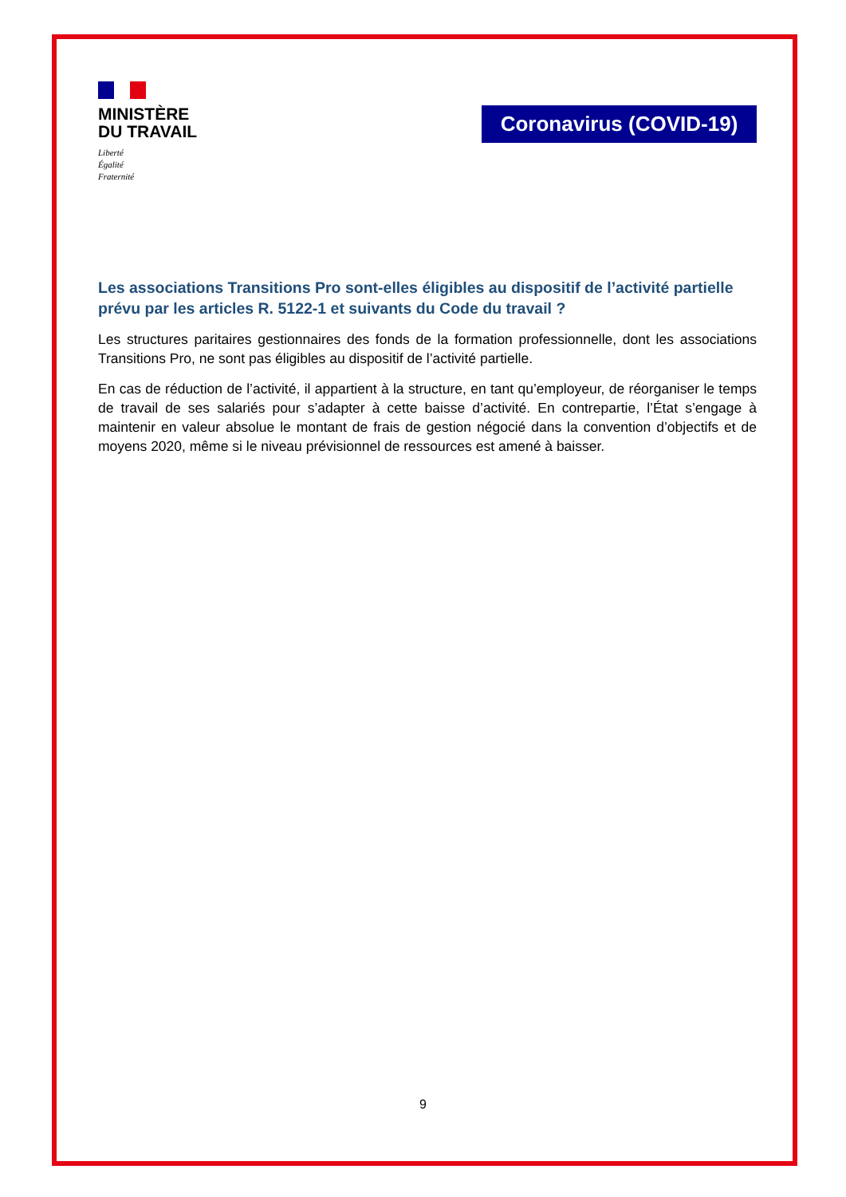MINISTÈRE
DU TRAVAIL
Liberté
Égalité
Fraternité
Coronavirus (COVID-19)
Les associations Transitions Pro sont-elles éligibles au dispositif de l’activité partielle prévu par les articles R. 5122-1 et suivants du Code du travail ?
Les structures paritaires gestionnaires des fonds de la formation professionnelle, dont les associations Transitions Pro, ne sont pas éligibles au dispositif de l’activité partielle.
En cas de réduction de l’activité, il appartient à la structure, en tant qu’employeur, de réorganiser le temps de travail de ses salariés pour s’adapter à cette baisse d’activité. En contrepartie, l’État s’engage à maintenir en valeur absolue le montant de frais de gestion négocié dans la convention d’objectifs et de moyens 2020, même si le niveau prévisionnel de ressources est amené à baisser.
9